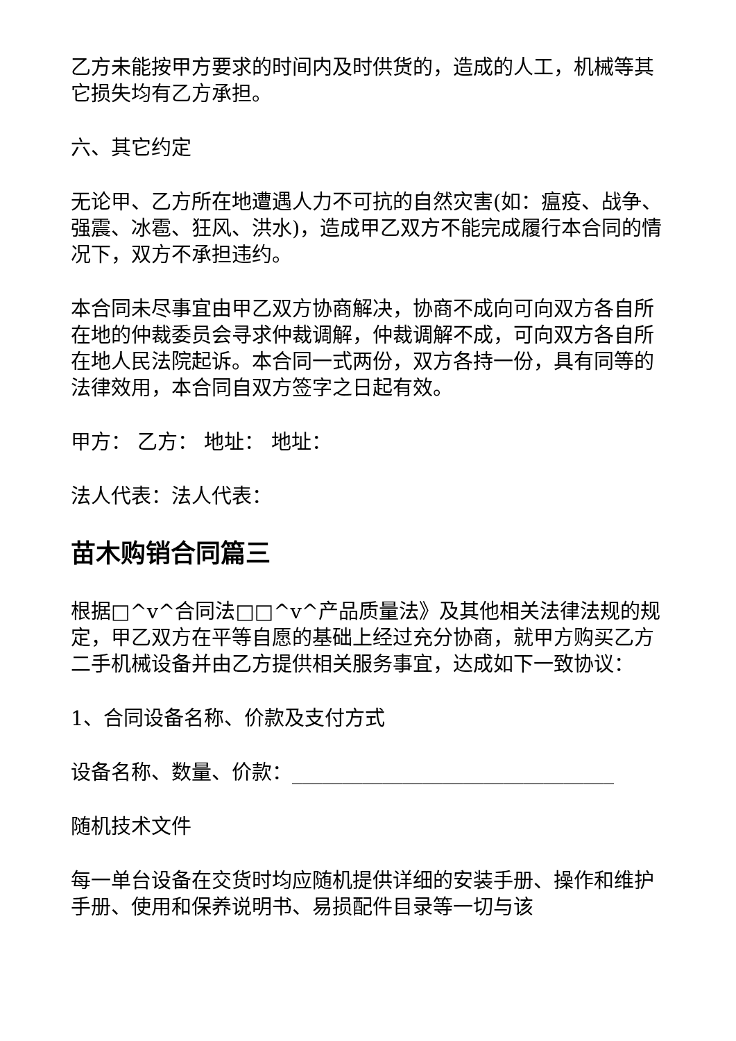乙方未能按甲方要求的时间内及时供货的，造成的人工，机械等其它损失均有乙方承担。
六、其它约定
无论甲、乙方所在地遭遇人力不可抗的自然灾害(如：瘟疫、战争、强震、冰雹、狂风、洪水)，造成甲乙双方不能完成履行本合同的情况下，双方不承担违约。
本合同未尽事宜由甲乙双方协商解决，协商不成向可向双方各自所在地的仲裁委员会寻求仲裁调解，仲裁调解不成，可向双方各自所在地人民法院起诉。本合同一式两份，双方各持一份，具有同等的法律效用，本合同自双方签字之日起有效。
甲方： 乙方： 地址： 地址：
法人代表：法人代表：
苗木购销合同篇三
根据□^v^合同法□□^v^产品质量法》及其他相关法律法规的规定，甲乙双方在平等自愿的基础上经过充分协商，就甲方购买乙方二手机械设备并由乙方提供相关服务事宜，达成如下一致协议：
1、合同设备名称、价款及支付方式
设备名称、数量、价款：________________________________
随机技术文件
每一单台设备在交货时均应随机提供详细的安装手册、操作和维护手册、使用和保养说明书、易损配件目录等一切与该